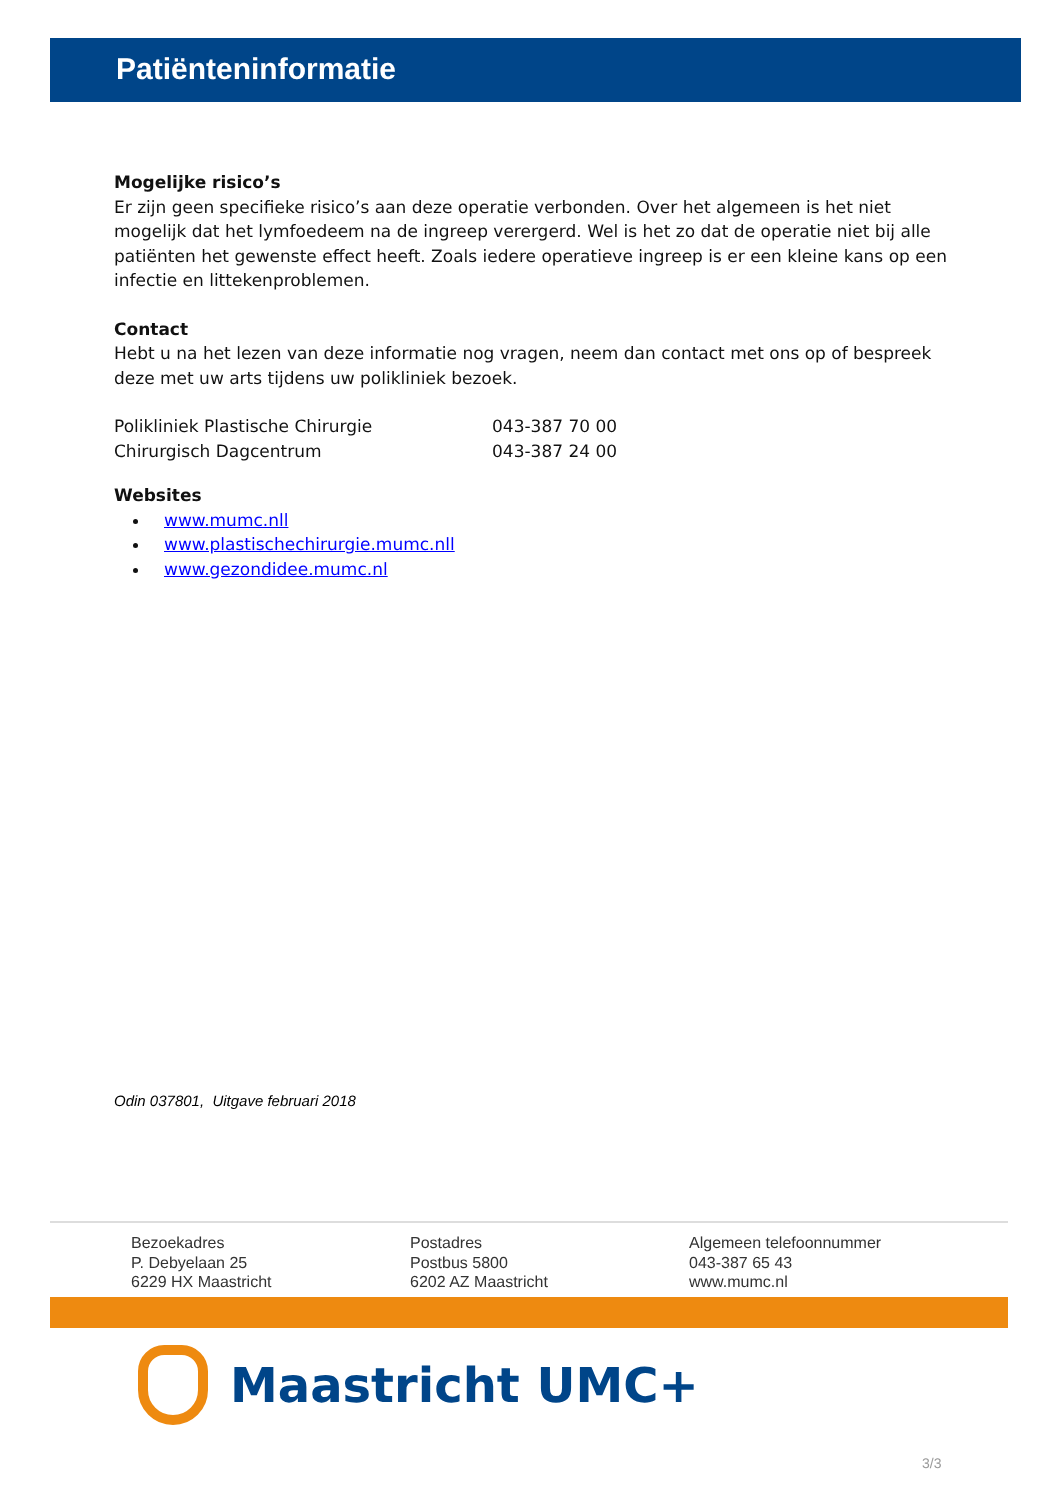Patiënteninformatie
Mogelijke risico’s
Er zijn geen specifieke risico’s aan deze operatie verbonden. Over het algemeen is het niet mogelijk dat het lymfoedeem na de ingreep verergerd. Wel is het zo dat de operatie niet bij alle patiënten het gewenste effect heeft. Zoals iedere operatieve ingreep is er een kleine kans op een infectie en littekenproblemen.
Contact
Hebt u na het lezen van deze informatie nog vragen, neem dan contact met ons op of bespreek deze met uw arts tijdens uw polikliniek bezoek.
Polikliniek Plastische Chirurgie 043-387 70 00
Chirurgisch Dagcentrum 043-387 24 00
Websites
www.mumc.nll
www.plastischechirurgie.mumc.nll
www.gezondidee.mumc.nl
Odin 037801, Uitgave februari 2018
Bezoekadres
P. Debyelaan 25
6229 HX Maastricht
Postadres
Postbus 5800
6202 AZ Maastricht
Algemeen telefoonnummer
043-387 65 43
www.mumc.nl
Maastricht UMC+
3/3